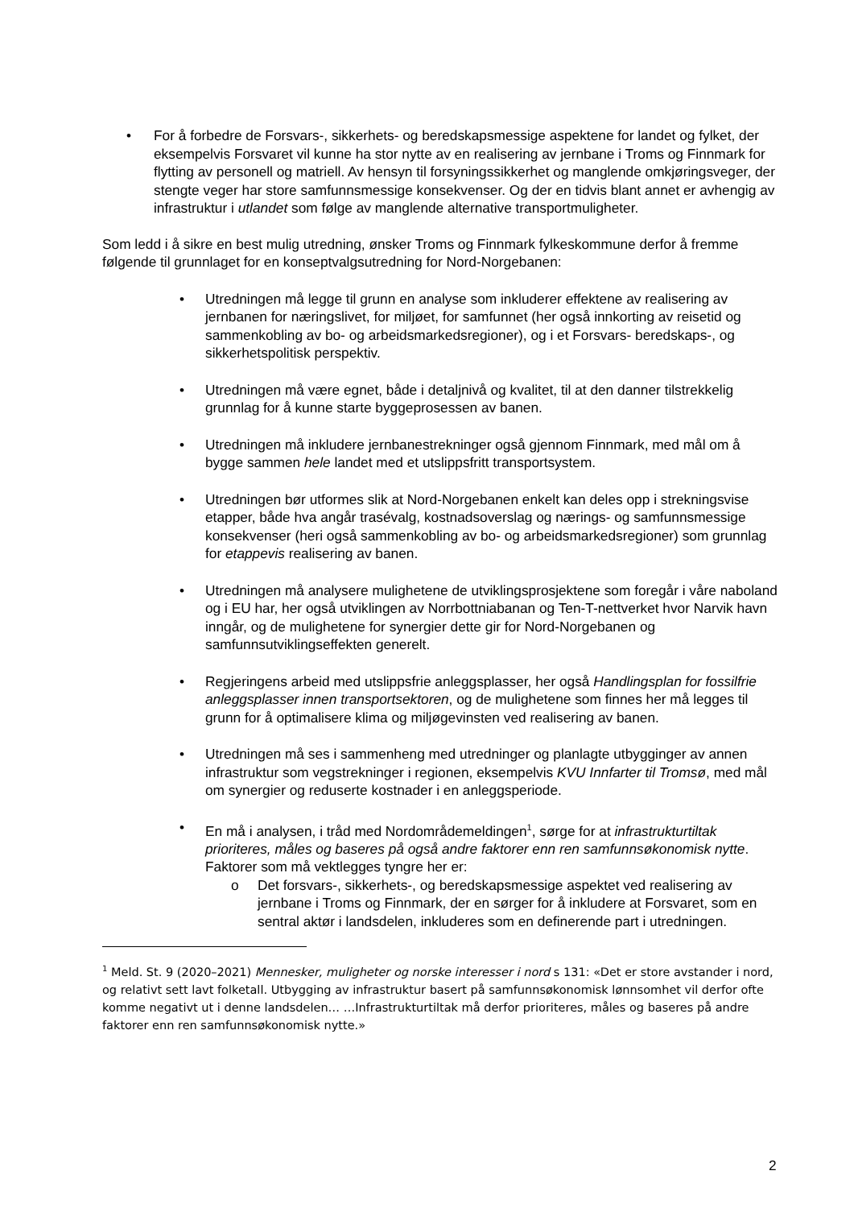• For å forbedre de Forsvars-, sikkerhets- og beredskapsmessige aspektene for landet og fylket, der eksempelvis Forsvaret vil kunne ha stor nytte av en realisering av jernbane i Troms og Finnmark for flytting av personell og matriell. Av hensyn til forsyningssikkerhet og manglende omkjøringsveger, der stengte veger har store samfunnsmessige konsekvenser. Og der en tidvis blant annet er avhengig av infrastruktur i utlandet som følge av manglende alternative transportmuligheter.
Som ledd i å sikre en best mulig utredning, ønsker Troms og Finnmark fylkeskommune derfor å fremme følgende til grunnlaget for en konseptvalgsutredning for Nord-Norgebanen:
• Utredningen må legge til grunn en analyse som inkluderer effektene av realisering av jernbanen for næringslivet, for miljøet, for samfunnet (her også innkorting av reisetid og sammenkobling av bo- og arbeidsmarkedsregioner), og i et Forsvars- beredskaps-, og sikkerhetspolitisk perspektiv.
• Utredningen må være egnet, både i detaljnivå og kvalitet, til at den danner tilstrekkelig grunnlag for å kunne starte byggeprosessen av banen.
• Utredningen må inkludere jernbanestrekninger også gjennom Finnmark, med mål om å bygge sammen hele landet med et utslippsfritt transportsystem.
• Utredningen bør utformes slik at Nord-Norgebanen enkelt kan deles opp i strekningsvise etapper, både hva angår trasévalg, kostnadsoverslag og nærings- og samfunnsmessige konsekvenser (heri også sammenkobling av bo- og arbeidsmarkedsregioner) som grunnlag for etappevis realisering av banen.
• Utredningen må analysere mulighetene de utviklingsprosjektene som foregår i våre naboland og i EU har, her også utviklingen av Norrbottniabanan og Ten-T-nettverket hvor Narvik havn inngår, og de mulighetene for synergier dette gir for Nord-Norgebanen og samfunnsutviklingseffekten generelt.
• Regjeringens arbeid med utslippsfrie anleggsplasser, her også Handlingsplan for fossilfrie anleggsplasser innen transportsektoren, og de mulighetene som finnes her må legges til grunn for å optimalisere klima og miljøgevinsten ved realisering av banen.
• Utredningen må ses i sammenheng med utredninger og planlagte utbygginger av annen infrastruktur som vegstrekninger i regionen, eksempelvis KVU Innfarter til Tromsø, med mål om synergier og reduserte kostnader i en anleggsperiode.
• En må i analysen, i tråd med Nordområdemeldingen<sup>1</sup>, sørge for at infrastrukturtiltak prioriteres, måles og baseres på også andre faktorer enn ren samfunnsøkonomisk nytte. Faktorer som må vektlegges tyngre her er:
o Det forsvars-, sikkerhets-, og beredskapsmessige aspektet ved realisering av jernbane i Troms og Finnmark, der en sørger for å inkludere at Forsvaret, som en sentral aktør i landsdelen, inkluderes som en definerende part i utredningen.
<sup>1</sup> Meld. St. 9 (2020–2021) Mennesker, muligheter og norske interesser i nord s 131: «Det er store avstander i nord, og relativt sett lavt folketall. Utbygging av infrastruktur basert på samfunnsøkonomisk lønnsomhet vil derfor ofte komme negativt ut i denne landsdelen… …Infrastrukturtiltak må derfor prioriteres, måles og baseres på andre faktorer enn ren samfunnsøkonomisk nytte.»
2